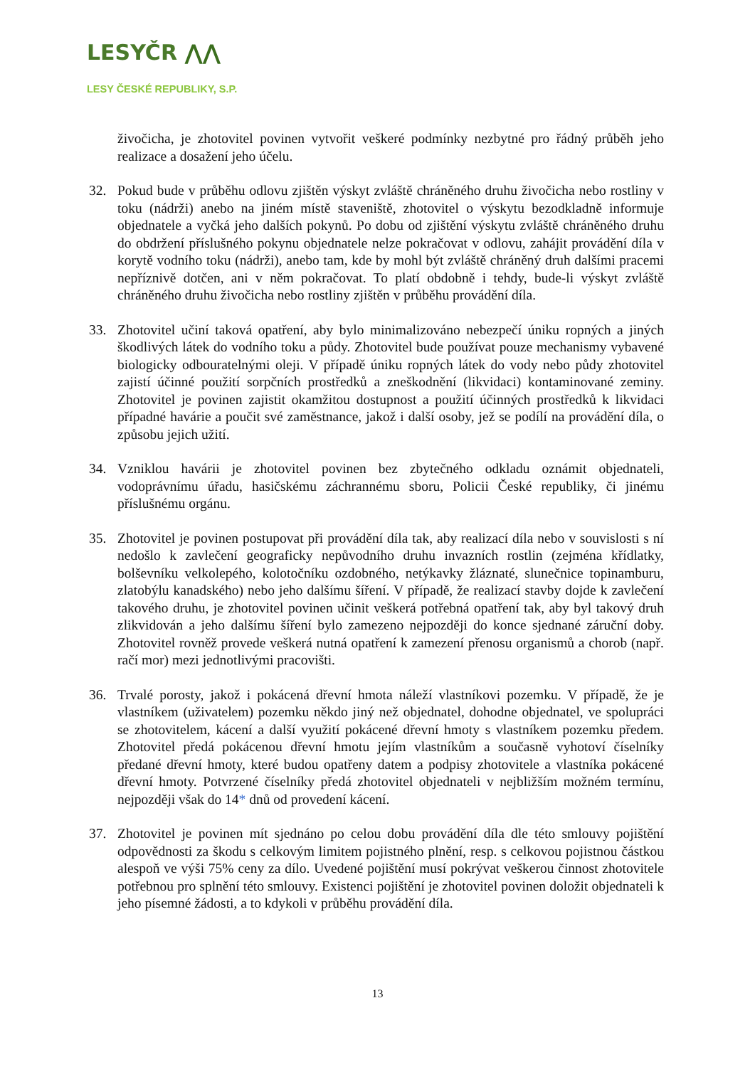LESYČR ⋀⋀
LESY ČESKÉ REPUBLIKY, S.P.
živočicha, je zhotovitel povinen vytvořit veškeré podmínky nezbytné pro řádný průběh jeho realizace a dosažení jeho účelu.
32. Pokud bude v průběhu odlovu zjištěn výskyt zvláště chráněného druhu živočicha nebo rostliny v toku (nádrži) anebo na jiném místě staveniště, zhotovitel o výskytu bezodkladně informuje objednatele a vyčká jeho dalších pokynů. Po dobu od zjištění výskytu zvláště chráněného druhu do obdržení příslušného pokynu objednatele nelze pokračovat v odlovu, zahájit provádění díla v korytě vodního toku (nádrži), anebo tam, kde by mohl být zvláště chráněný druh dalšími pracemi nepříznivě dotčen, ani v něm pokračovat. To platí obdobně i tehdy, bude-li výskyt zvláště chráněného druhu živočicha nebo rostliny zjištěn v průběhu provádění díla.
33. Zhotovitel učiní taková opatření, aby bylo minimalizováno nebezpečí úniku ropných a jiných škodlivých látek do vodního toku a půdy. Zhotovitel bude používat pouze mechanismy vybavené biologicky odbouratelnými oleji. V případě úniku ropných látek do vody nebo půdy zhotovitel zajistí účinné použití sorpčních prostředků a zneškodnění (likvidaci) kontaminované zeminy. Zhotovitel je povinen zajistit okamžitou dostupnost a použití účinných prostředků k likvidaci případné havárie a poučit své zaměstnance, jakož i další osoby, jež se podílí na provádění díla, o způsobu jejich užití.
34. Vzniklou havárii je zhotovitel povinen bez zbytečného odkladu oznámit objednateli, vodoprávnímu úřadu, hasičskému záchrannému sboru, Policii České republiky, či jinému příslušnému orgánu.
35. Zhotovitel je povinen postupovat při provádění díla tak, aby realizací díla nebo v souvislosti s ní nedošlo k zavlečení geograficky nepůvodního druhu invazních rostlin (zejména křídlatky, bolševníku velkolepého, kolotočníku ozdobného, netýkavky žláznaté, slunečnice topinamburu, zlatobýlu kanadského) nebo jeho dalšímu šíření. V případě, že realizací stavby dojde k zavlečení takového druhu, je zhotovitel povinen učinit veškerá potřebná opatření tak, aby byl takový druh zlikvidován a jeho dalšímu šíření bylo zamezeno nejpozději do konce sjednané záruční doby. Zhotovitel rovněž provede veškerá nutná opatření k zamezení přenosu organismů a chorob (např. račí mor) mezi jednotlivými pracovišti.
36. Trvalé porosty, jakož i pokácená dřevní hmota náleží vlastníkovi pozemku. V případě, že je vlastníkem (uživatelem) pozemku někdo jiný než objednatel, dohodne objednatel, ve spolupráci se zhotovitelem, kácení a další využití pokácené dřevní hmoty s vlastníkem pozemku předem. Zhotovitel předá pokácenou dřevní hmotu jejím vlastníkům a současně vyhotoví číselníky předané dřevní hmoty, které budou opatřeny datem a podpisy zhotovitele a vlastníka pokácené dřevní hmoty. Potvrzené číselníky předá zhotovitel objednateli v nejbližším možném termínu, nejpozději však do 14* dnů od provedení kácení.
37. Zhotovitel je povinen mít sjednáno po celou dobu provádění díla dle této smlouvy pojištění odpovědnosti za škodu s celkovým limitem pojistného plnění, resp. s celkovou pojistnou částkou alespoň ve výši 75% ceny za dílo. Uvedené pojištění musí pokrývat veškerou činnost zhotovitele potřebnou pro splnění této smlouvy. Existenci pojištění je zhotovitel povinen doložit objednateli k jeho písemné žádosti, a to kdykoli v průběhu provádění díla.
13